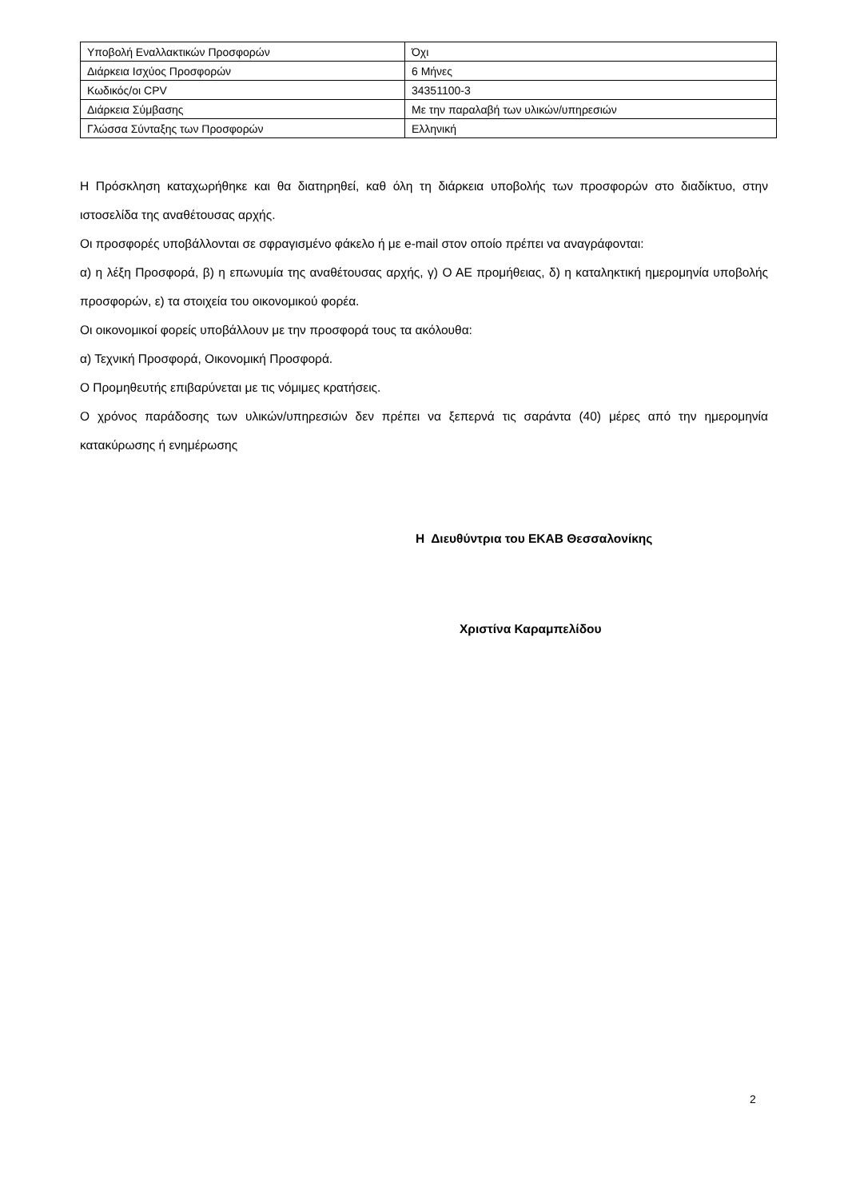| Υποβολή Εναλλακτικών Προσφορών | Όχι |
| Διάρκεια Ισχύος Προσφορών | 6 Μήνες |
| Κωδικός/οι CPV | 34351100-3 |
| Διάρκεια Σύμβασης | Με την παραλαβή των υλικών/υπηρεσιών |
| Γλώσσα Σύνταξης των Προσφορών | Ελληνική |
Η Πρόσκληση καταχωρήθηκε και θα διατηρηθεί, καθ όλη τη διάρκεια υποβολής των προσφορών στο διαδίκτυο, στην ιστοσελίδα της αναθέτουσας αρχής.
Οι προσφορές υποβάλλονται σε σφραγισμένο φάκελο ή με e-mail στον οποίο πρέπει να αναγράφονται:
α) η λέξη Προσφορά, β) η επωνυμία της αναθέτουσας αρχής, γ) Ο ΑΕ προμήθειας, δ) η καταληκτική ημερομηνία υποβολής προσφορών, ε) τα στοιχεία του οικονομικού φορέα.
Οι οικονομικοί φορείς υποβάλλουν με την προσφορά τους τα ακόλουθα:
α) Τεχνική Προσφορά, Οικονομική Προσφορά.
Ο Προμηθευτής επιβαρύνεται με τις νόμιμες κρατήσεις.
Ο χρόνος παράδοσης των υλικών/υπηρεσιών δεν πρέπει να ξεπερνά τις σαράντα (40) μέρες από την ημερομηνία κατακύρωσης ή ενημέρωσης
Η Διευθύντρια του ΕΚΑΒ Θεσσαλονίκης
Χριστίνα Καραμπελίδου
2